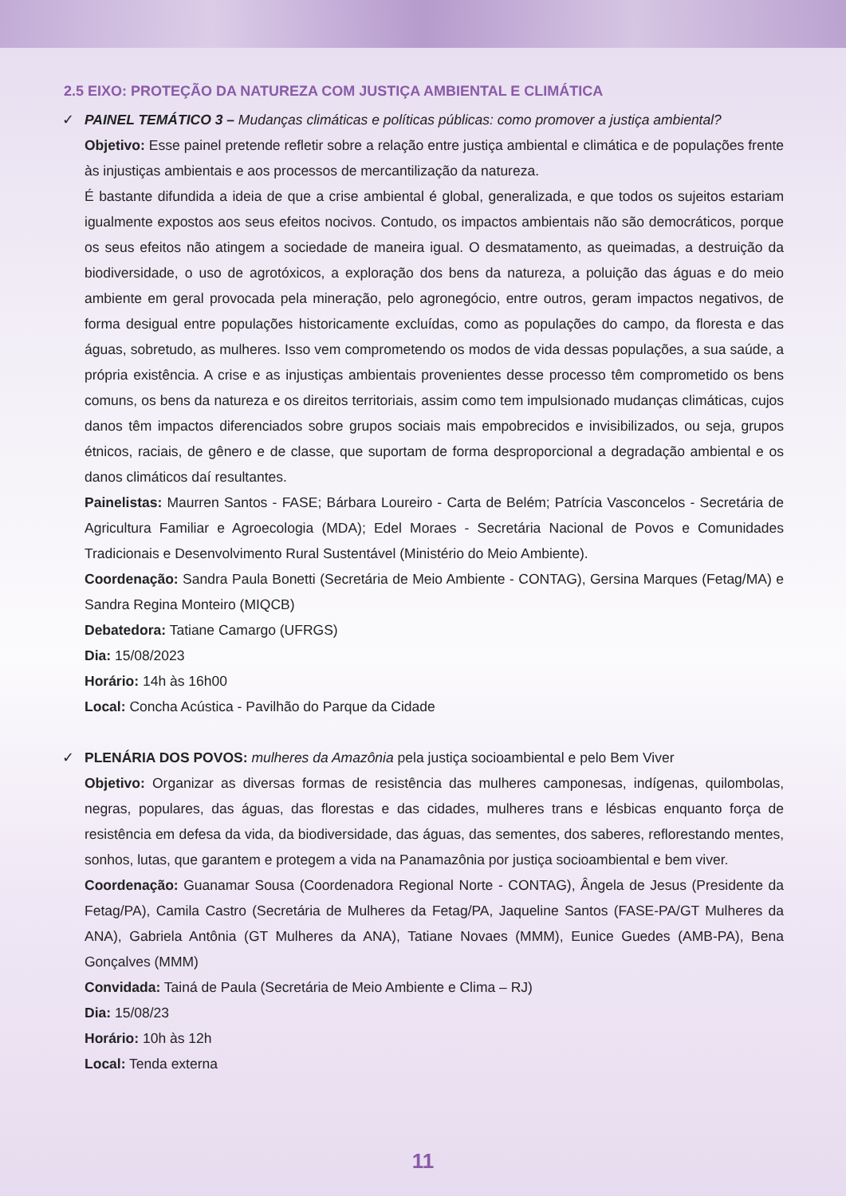2.5 EIXO: PROTEÇÃO DA NATUREZA COM JUSTIÇA AMBIENTAL E CLIMÁTICA
✓ PAINEL TEMÁTICO 3 – Mudanças climáticas e políticas públicas: como promover a justiça ambiental?
Objetivo: Esse painel pretende refletir sobre a relação entre justiça ambiental e climática e de populações frente às injustiças ambientais e aos processos de mercantilização da natureza.
É bastante difundida a ideia de que a crise ambiental é global, generalizada, e que todos os sujeitos estariam igualmente expostos aos seus efeitos nocivos. Contudo, os impactos ambientais não são democráticos, porque os seus efeitos não atingem a sociedade de maneira igual. O desmatamento, as queimadas, a destruição da biodiversidade, o uso de agrotóxicos, a exploração dos bens da natureza, a poluição das águas e do meio ambiente em geral provocada pela mineração, pelo agronegócio, entre outros, geram impactos negativos, de forma desigual entre populações historicamente excluídas, como as populações do campo, da floresta e das águas, sobretudo, as mulheres. Isso vem comprometendo os modos de vida dessas populações, a sua saúde, a própria existência. A crise e as injustiças ambientais provenientes desse processo têm comprometido os bens comuns, os bens da natureza e os direitos territoriais, assim como tem impulsionado mudanças climáticas, cujos danos têm impactos diferenciados sobre grupos sociais mais empobrecidos e invisibilizados, ou seja, grupos étnicos, raciais, de gênero e de classe, que suportam de forma desproporcional a degradação ambiental e os danos climáticos daí resultantes.
Painelistas: Maurren Santos - FASE; Bárbara Loureiro - Carta de Belém; Patrícia Vasconcelos - Secretária de Agricultura Familiar e Agroecologia (MDA); Edel Moraes - Secretária Nacional de Povos e Comunidades Tradicionais e Desenvolvimento Rural Sustentável (Ministério do Meio Ambiente).
Coordenação: Sandra Paula Bonetti (Secretária de Meio Ambiente - CONTAG), Gersina Marques (Fetag/MA) e Sandra Regina Monteiro (MIQCB)
Debatedora: Tatiane Camargo (UFRGS)
Dia: 15/08/2023
Horário: 14h às 16h00
Local: Concha Acústica - Pavilhão do Parque da Cidade
✓ PLENÁRIA DOS POVOS: mulheres da Amazônia pela justiça socioambiental e pelo Bem Viver
Objetivo: Organizar as diversas formas de resistência das mulheres camponesas, indígenas, quilombolas, negras, populares, das águas, das florestas e das cidades, mulheres trans e lésbicas enquanto força de resistência em defesa da vida, da biodiversidade, das águas, das sementes, dos saberes, reflorestando mentes, sonhos, lutas, que garantem e protegem a vida na Panamazônia por justiça socioambiental e bem viver.
Coordenação: Guanamar Sousa (Coordenadora Regional Norte - CONTAG), Ângela de Jesus (Presidente da Fetag/PA), Camila Castro (Secretária de Mulheres da Fetag/PA, Jaqueline Santos (FASE-PA/GT Mulheres da ANA), Gabriela Antônia (GT Mulheres da ANA), Tatiane Novaes (MMM), Eunice Guedes (AMB-PA), Bena Gonçalves (MMM)
Convidada: Tainá de Paula (Secretária de Meio Ambiente e Clima – RJ)
Dia: 15/08/23
Horário: 10h às 12h
Local: Tenda externa
11